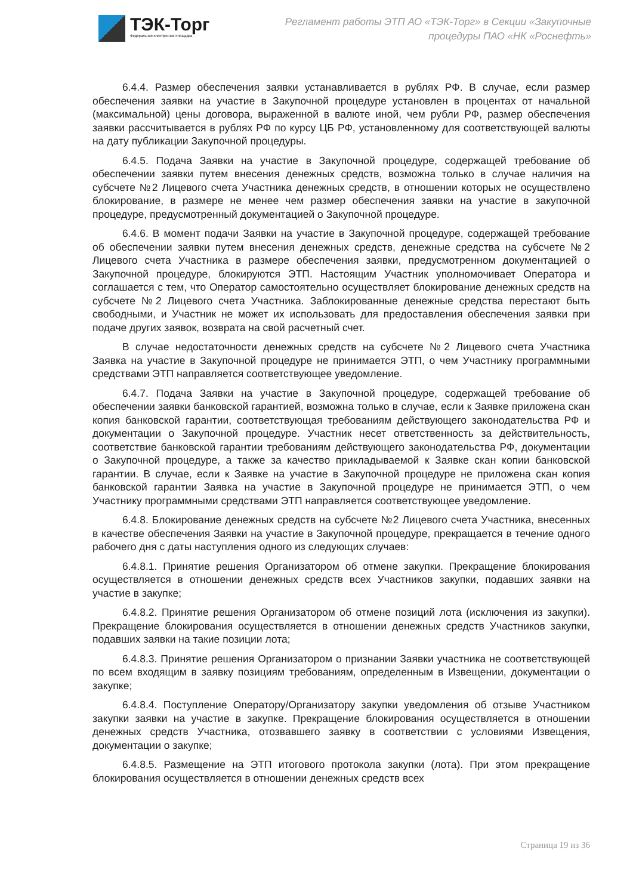ТЭК-Торг
Федеральная электронная площадка
Регламент работы ЭТП АО «ТЭК-Торг» в Секции «Закупочные
процедуры ПАО «НК «Роснефть»
6.4.4. Размер обеспечения заявки устанавливается в рублях РФ. В случае, если размер обеспечения заявки на участие в Закупочной процедуре установлен в процентах от начальной (максимальной) цены договора, выраженной в валюте иной, чем рубли РФ, размер обеспечения заявки рассчитывается в рублях РФ по курсу ЦБ РФ, установленному для соответствующей валюты на дату публикации Закупочной процедуры.
6.4.5. Подача Заявки на участие в Закупочной процедуре, содержащей требование об обеспечении заявки путем внесения денежных средств, возможна только в случае наличия на субсчете №2 Лицевого счета Участника денежных средств, в отношении которых не осуществлено блокирование, в размере не менее чем размер обеспечения заявки на участие в закупочной процедуре, предусмотренный документацией о Закупочной процедуре.
6.4.6. В момент подачи Заявки на участие в Закупочной процедуре, содержащей требование об обеспечении заявки путем внесения денежных средств, денежные средства на субсчете №2 Лицевого счета Участника в размере обеспечения заявки, предусмотренном документацией о Закупочной процедуре, блокируются ЭТП. Настоящим Участник уполномочивает Оператора и соглашается с тем, что Оператор самостоятельно осуществляет блокирование денежных средств на субсчете №2 Лицевого счета Участника. Заблокированные денежные средства перестают быть свободными, и Участник не может их использовать для предоставления обеспечения заявки при подаче других заявок, возврата на свой расчетный счет.
В случае недостаточности денежных средств на субсчете №2 Лицевого счета Участника Заявка на участие в Закупочной процедуре не принимается ЭТП, о чем Участнику программными средствами ЭТП направляется соответствующее уведомление.
6.4.7. Подача Заявки на участие в Закупочной процедуре, содержащей требование об обеспечении заявки банковской гарантией, возможна только в случае, если к Заявке приложена скан копия банковской гарантии, соответствующая требованиям действующего законодательства РФ и документации о Закупочной процедуре. Участник несет ответственность за действительность, соответствие банковской гарантии требованиям действующего законодательства РФ, документации о Закупочной процедуре, а также за качество прикладываемой к Заявке скан копии банковской гарантии. В случае, если к Заявке на участие в Закупочной процедуре не приложена скан копия банковской гарантии Заявка на участие в Закупочной процедуре не принимается ЭТП, о чем Участнику программными средствами ЭТП направляется соответствующее уведомление.
6.4.8. Блокирование денежных средств на субсчете №2 Лицевого счета Участника, внесенных в качестве обеспечения Заявки на участие в Закупочной процедуре, прекращается в течение одного рабочего дня с даты наступления одного из следующих случаев:
6.4.8.1. Принятие решения Организатором об отмене закупки. Прекращение блокирования осуществляется в отношении денежных средств всех Участников закупки, подавших заявки на участие в закупке;
6.4.8.2. Принятие решения Организатором об отмене позиций лота (исключения из закупки). Прекращение блокирования осуществляется в отношении денежных средств Участников закупки, подавших заявки на такие позиции лота;
6.4.8.3. Принятие решения Организатором о признании Заявки участника не соответствующей по всем входящим в заявку позициям требованиям, определенным в Извещении, документации о закупке;
6.4.8.4. Поступление Оператору/Организатору закупки уведомления об отзыве Участником закупки заявки на участие в закупке. Прекращение блокирования осуществляется в отношении денежных средств Участника, отозвавшего заявку в соответствии с условиями Извещения, документации о закупке;
6.4.8.5. Размещение на ЭТП итогового протокола закупки (лота). При этом прекращение блокирования осуществляется в отношении денежных средств всех
Страница 19 из 36